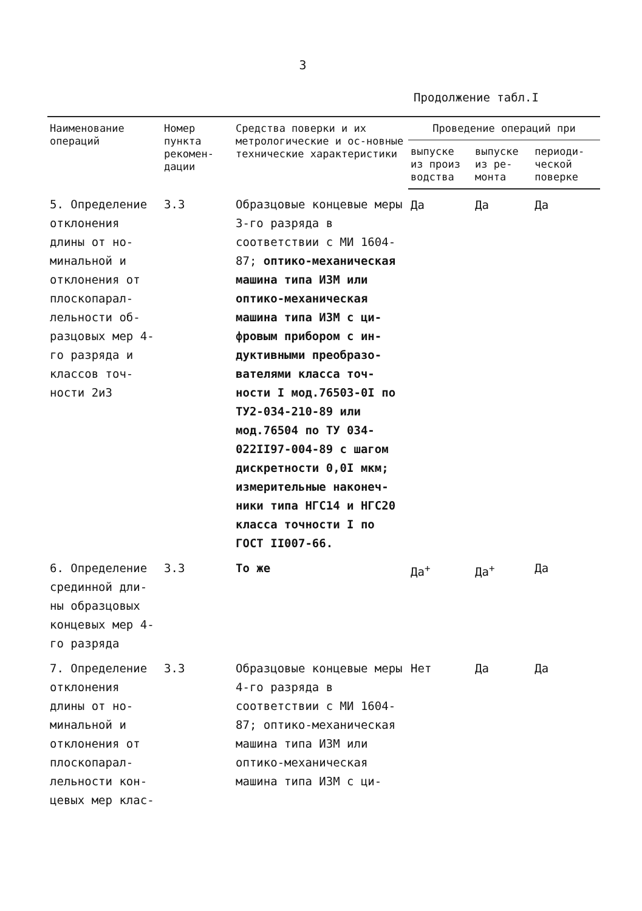3
Продолжение табл.I
| Наименование операций | Номер пункта рекомен-дации | Средства поверки и их метрологические и ос-новные технические характеристики | Проведение операций при | | |
| --- | --- | --- | --- | --- | --- |
| | | | выпуске из произ водства | выпуске из ре-монта | периоди-ческой поверке |
| 5. Определение отклонения длины от но-минальной и отклонения от плоскопарал-лельности об-разцовых мер 4-го разряда и классов точ-ности 2и3 | 3.3 | Образцовые концевые меры 3-го разряда в соответствии с МИ 1604-87; оптико-механическая машина типа ИЗМ или оптико-механическая машина типа ИЗМ с ци-фровым прибором с ин-дуктивными преобразо-вателями класса точ-ности I мод.76503-0I по ТУ2-034-210-89 или мод.76504 по ТУ 034-022II97-004-89 с шагом дискретности 0,0I мкм; измерительные наконеч-ники типа НГС14 и НГС20 класса точности I по ГОСТ II007-66. | Да | Да | Да |
| 6. Определение срединной дли-ны образцовых концевых мер 4-го разряда | 3.3 | То же | Да<sup>+</sup> | Да<sup>+</sup> | Да |
| 7. Определение отклонения длины от но-минальной и отклонения от плоскопарал-лельности кон-цевых мер клас- | 3.3 | Образцовые концевые меры 4-го разряда в соответствии с МИ 1604-87; оптико-механическая машина типа ИЗМ или оптико-механическая машина типа ИЗМ с ци- | Нет | Да | Да |